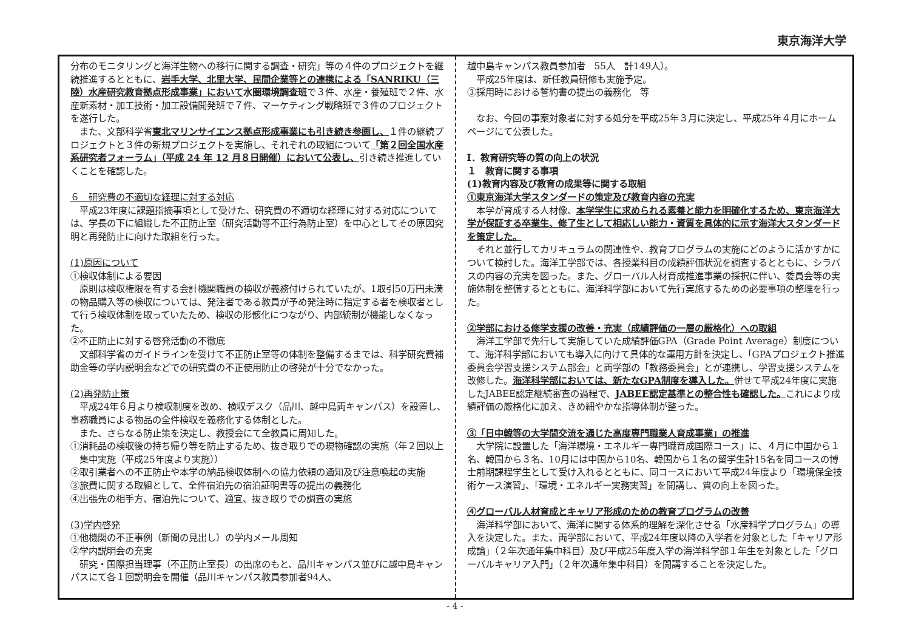東京海洋大学
分布のモニタリングと海洋生物への移行に関する調査・研究」等の４件のプロジェクトを継続推進するとともに、岩手大学、北里大学、民間企業等との連携による「SANRIKU（三陸）水産研究教育拠点形成事業」において 水圏環境調査班で３件、水産・養殖班で２件、水産新素材・加工技術・加工設備開発班で７件、マーケティング戦略班で３件のプロジェクトを遂行した。
　また、文部科学省東北マリンサイエンス拠点形成事業にも引き続き参画し、１件の継続プロジェクトと３件の新規プロジェクトを実施し、それぞれの取組について「第２回全国水産系研究者フォーラム」（平成 24 年 12 月８日開催）において公表し、引き続き推進していくことを確認した。
６　研究費の不適切な経理に対する対応
　平成23年度に課題指摘事項として受けた、研究費の不適切な経理に対する対応については、学長の下に組織した不正防止室（研究活動等不正行為防止室）を中心としてその原因究明と再発防止に向けた取組を行った。
(1)原因について
①検収体制による要因
　原則は検収権限を有する会計機関職員の検収が義務付けられていたが、1取引50万円未満の物品購入等の検収については、発注者である教員が予め発注時に指定する者を検収者として行う検収体制を取っていたため、検収の形骸化につながり、内部統制が機能しなくなった。
②不正防止に対する啓発活動の不徹底
　文部科学省のガイドラインを受けて不正防止室等の体制を整備するまでは、科学研究費補助金等の学内説明会などでの研究費の不正使用防止の啓発が十分でなかった。
(2)再発防止策
　平成24年６月より検収制度を改め、検収デスク（品川、越中島両キャンパス）を設置し、事務職員による物品の全件検収を義務化する体制とした。
　また、さらなる防止策を決定し、教授会にて全教員に周知した。
①消耗品の検収後の持ち帰り等を防止するため、抜き取りでの現物確認の実施（年２回以上集中実施（平成25年度より実施））
②取引業者への不正防止や本学の納品検収体制への協力依頼の通知及び注意喚起の実施
③旅費に関する取組として、全件宿泊先の宿泊証明書等の提出の義務化
④出張先の相手方、宿泊先について、適宜、抜き取りでの調査の実施
(3)学内啓発
①他機関の不正事例（新聞の見出し）の学内メール周知
②学内説明会の充実
　研究・国際担当理事（不正防止室長）の出席のもと、品川キャンパス並びに越中島キャンパスにて各１回説明会を開催（品川キャンパス教員参加者94人、
越中島キャンパス教員参加者　55人　計149人）。
　平成25年度は、新任教員研修も実施予定。
③採用時における誓約書の提出の義務化　等
　なお、今回の事案対象者に対する処分を平成25年３月に決定し、平成25年４月にホームページにて公表した。
Ⅰ．教育研究等の質の向上の状況
１　教育に関する事項
(1)教育内容及び教育の成果等に関する取組
①東京海洋大学スタンダードの策定及び教育内容の充実
　本学が育成する人材像、本学学生に求められる素養と能力を明確化するため、東京海洋大学が保証する卒業生、修了生として相応しい能力・資質を具体的に示す海洋大スタンダードを策定した。
　それと並行してカリキュラムの関連性や、教育プログラムの実施にどのように活かすかについて検討した。海洋工学部では、各授業科目の成績評価状況を調査するとともに、シラバスの内容の充実を図った。また、グローバル人材育成推進事業の採択に伴い、委員会等の実施体制を整備するとともに、海洋科学部において先行実施するための必要事項の整理を行った。
②学部における修学支援の改善・充実（成績評価の一層の厳格化）への取組
　海洋工学部で先行して実施していた成績評価GPA（Grade Point Average）制度について、海洋科学部においても導入に向けて具体的な運用方針を決定し、「GPAプロジェクト推進委員会学習支援システム部会」と両学部の「教務委員会」とが連携し、学習支援システムを改修した。海洋科学部においては、新たなGPA制度を導入した。併せて平成24年度に実施したJABEE認定継続審査の過程で、JABEE認定基準との整合性も確認した。これにより成績評価の厳格化に加え、きめ細やかな指導体制が整った。
③「日中韓等の大学間交流を通じた高度専門職業人育成事業」の推進
　大学院に設置した「海洋環境・エネルギー専門職育成国際コース」に、４月に中国から１名、韓国から３名、10月には中国から10名、韓国から１名の留学生計15名を同コースの博士前期課程学生として受け入れるとともに、同コースにおいて平成24年度より「環境保全技術ケース演習」、「環境・エネルギー実務実習」を開講し、質の向上を図った。
④グローバル人材育成とキャリア形成のための教育プログラムの改善
　海洋科学部において、海洋に関する体系的理解を深化させる「水産科学プログラム」の導入を決定した。また、両学部において、平成24年度以降の入学者を対象とした「キャリア形成論」（２年次通年集中科目）及び平成25年度入学の海洋科学部１年生を対象とした「グローバルキャリア入門」（２年次通年集中科目）を開講することを決定した。
- 4 -